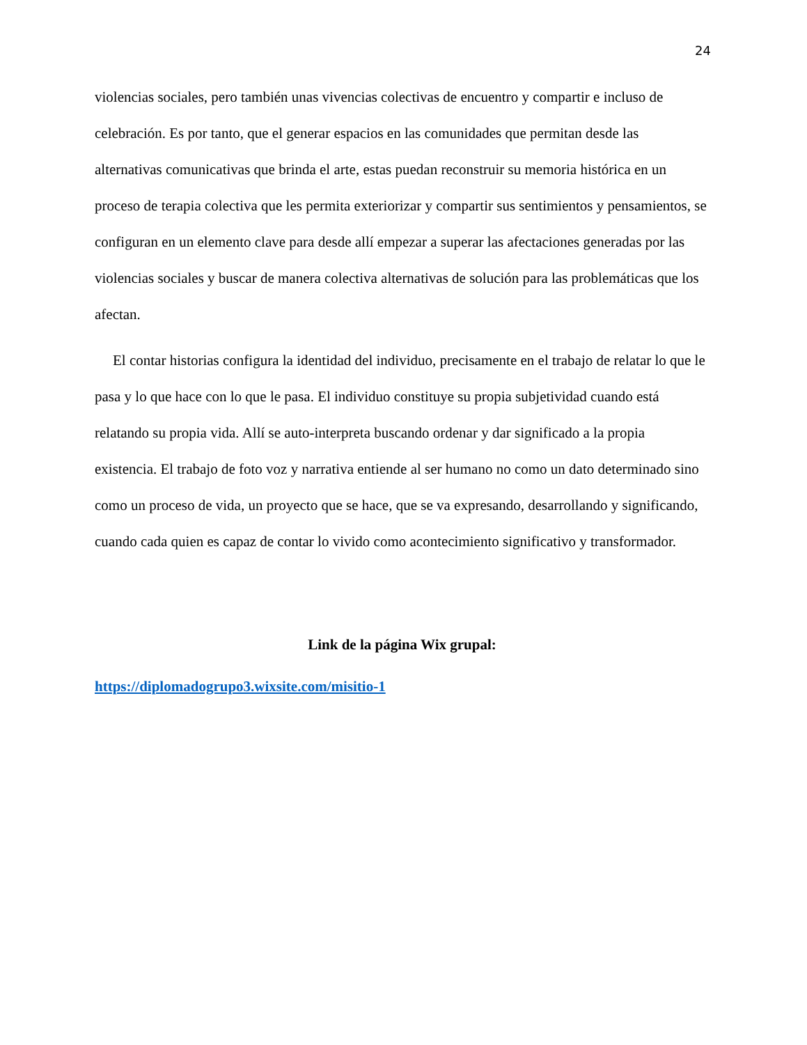24
violencias sociales, pero también unas vivencias colectivas de encuentro y compartir e incluso de celebración. Es por tanto, que el generar espacios en las comunidades que permitan desde las alternativas comunicativas que brinda el arte, estas puedan reconstruir su memoria histórica en un proceso de terapia colectiva que les permita exteriorizar y compartir sus sentimientos y pensamientos, se configuran en un elemento clave para desde allí empezar a superar las afectaciones generadas por las violencias sociales y buscar de manera colectiva alternativas de solución para las problemáticas que los afectan.
El contar historias configura la identidad del individuo, precisamente en el trabajo de relatar lo que le pasa y lo que hace con lo que le pasa. El individuo constituye su propia subjetividad cuando está relatando su propia vida. Allí se auto-interpreta buscando ordenar y dar significado a la propia existencia. El trabajo de foto voz y narrativa entiende al ser humano no como un dato determinado sino como un proceso de vida, un proyecto que se hace, que se va expresando, desarrollando y significando, cuando cada quien es capaz de contar lo vivido como acontecimiento significativo y transformador.
Link de la página Wix grupal:
https://diplomadogrupo3.wixsite.com/misitio-1